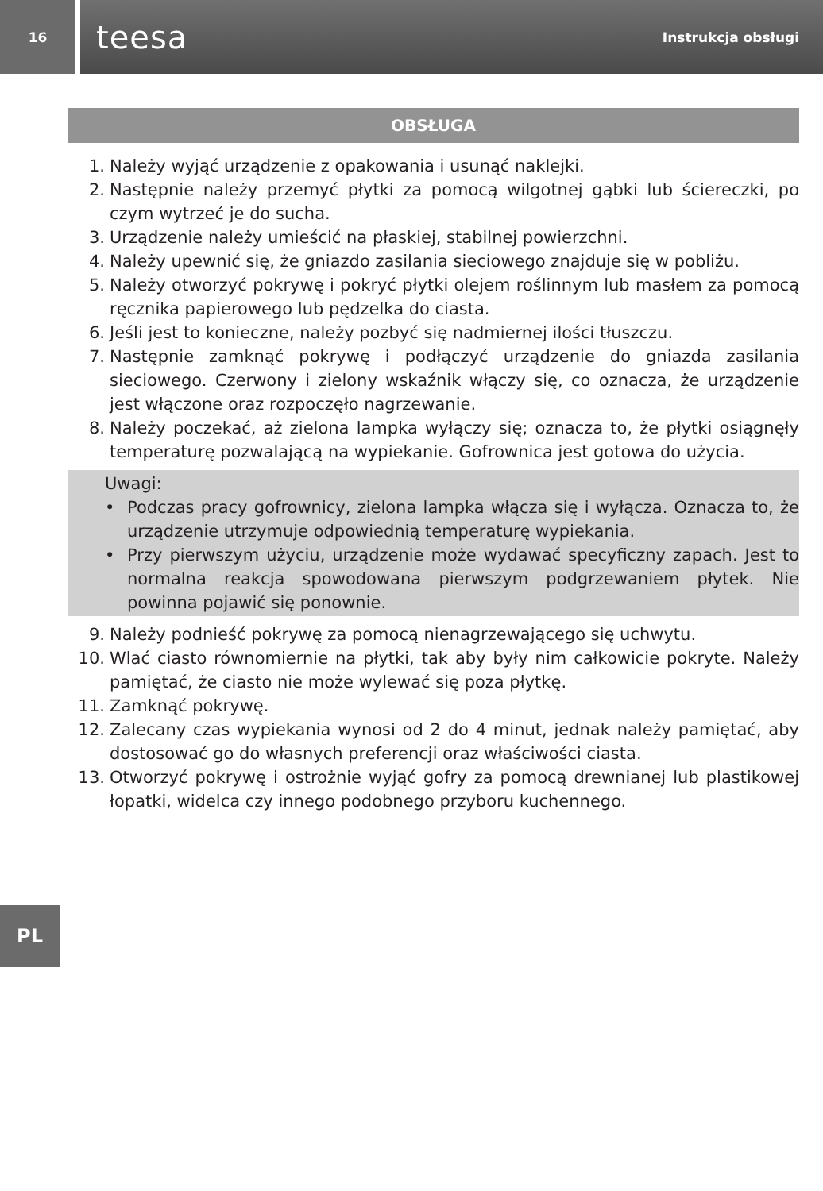16
teesa Instrukcja obsługi
OBSŁUGA
1. Należy wyjąć urządzenie z opakowania i usunąć naklejki.
2. Następnie należy przemyć płytki za pomocą wilgotnej gąbki lub ściereczki, po czym wytrzeć je do sucha.
3. Urządzenie należy umieścić na płaskiej, stabilnej powierzchni.
4. Należy upewnić się, że gniazdo zasilania sieciowego znajduje się w pobliżu.
5. Należy otworzyć pokrywę i pokryć płytki olejem roślinnym lub masłem za pomocą ręcznika papierowego lub pędzelka do ciasta.
6. Jeśli jest to konieczne, należy pozbyć się nadmiernej ilości tłuszczu.
7. Następnie zamknąć pokrywę i podłączyć urządzenie do gniazda zasilania sieciowego. Czerwony i zielony wskaźnik włączy się, co oznacza, że urządzenie jest włączone oraz rozpoczęło nagrzewanie.
8. Należy poczekać, aż zielona lampka wyłączy się; oznacza to, że płytki osiągnęły temperaturę pozwalającą na wypiekanie. Gofrownica jest gotowa do użycia.
Uwagi:
• Podczas pracy gofrownicy, zielona lampka włącza się i wyłącza. Oznacza to, że urządzenie utrzymuje odpowiednią temperaturę wypiekania.
• Przy pierwszym użyciu, urządzenie może wydawać specyficzny zapach. Jest to normalna reakcja spowodowana pierwszym podgrzewaniem płytek. Nie powinna pojawić się ponownie.
9. Należy podnieść pokrywę za pomocą nienagrzewającego się uchwytu.
10. Wlać ciasto równomiernie na płytki, tak aby były nim całkowicie pokryte. Należy pamiętać, że ciasto nie może wylewać się poza płytkę.
11. Zamknąć pokrywę.
12. Zalecany czas wypiekania wynosi od 2 do 4 minut, jednak należy pamiętać, aby dostosować go do własnych preferencji oraz właściwości ciasta.
13. Otworzyć pokrywę i ostrożnie wyjąć gofry za pomocą drewnianej lub plastikowej łopatki, widelca czy innego podobnego przyboru kuchennego.
PL